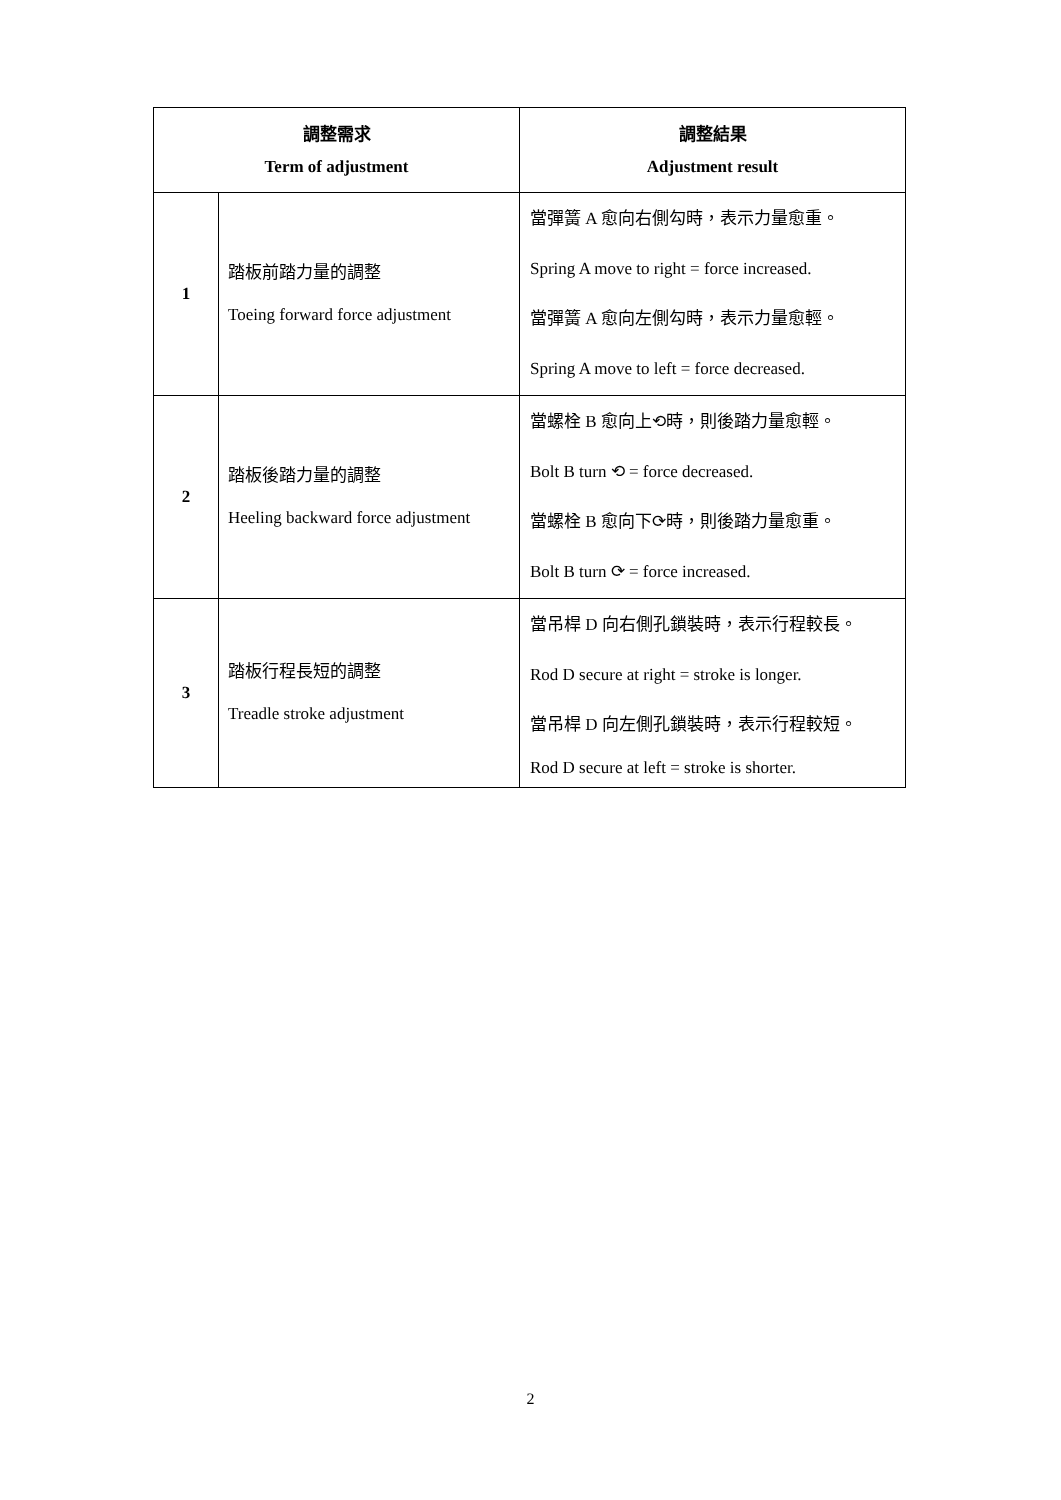| 調整需求 Term of adjustment | | 調整結果 Adjustment result |
| --- | --- | --- |
| 1 | 踏板前踏力量的調整 Toeing forward force adjustment | 當彈簧 A 愈向右側勾時，表示力量愈重。 Spring A move to right = force increased. 當彈簧 A 愈向左側勾時，表示力量愈輕。 Spring A move to left = force decreased. |
| 2 | 踏板後踏力量的調整 Heeling backward force adjustment | 當螺栓 B 愈向上⟲時，則後踏力量愈輕。 Bolt B turn ⟲ = force decreased. 當螺栓 B 愈向下⟳時，則後踏力量愈重。 Bolt B turn ⟳ = force increased. |
| 3 | 踏板行程長短的調整 Treadle stroke adjustment | 當吊桿 D 向右側孔鎖裝時，表示行程較長。 Rod D secure at right = stroke is longer. 當吊桿 D 向左側孔鎖裝時，表示行程較短。 Rod D secure at left = stroke is shorter. |
2